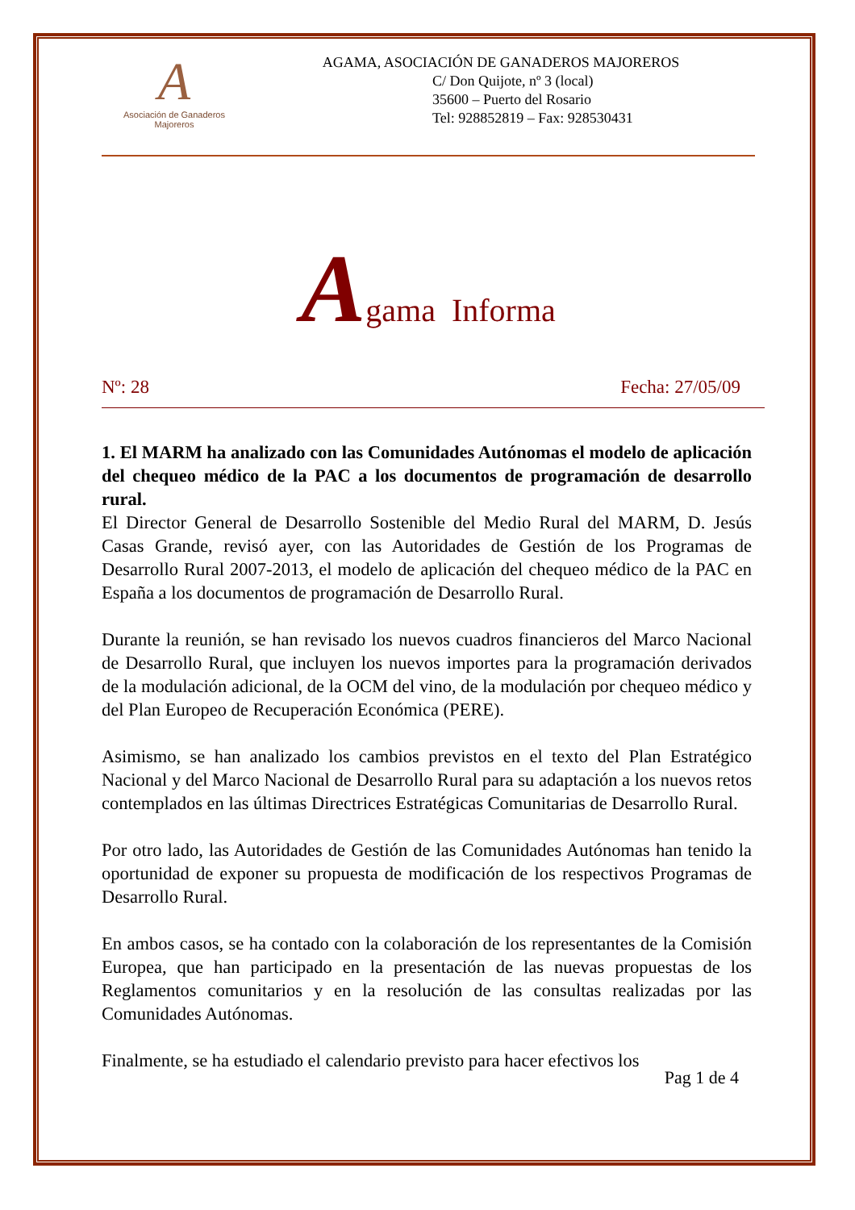A
Asociación de Ganaderos
Majoreros
AGAMA, ASOCIACIÓN DE GANADEROS MAJOREROS
C/ Don Quijote, nº 3 (local)
35600 – Puerto del Rosario
Tel: 928852819 – Fax: 928530431
Agama Informa
Nº: 28 Fecha: 27/05/09
1. El MARM ha analizado con las Comunidades Autónomas el modelo de aplicación del chequeo médico de la PAC a los documentos de programación de desarrollo rural.
El Director General de Desarrollo Sostenible del Medio Rural del MARM, D. Jesús Casas Grande, revisó ayer, con las Autoridades de Gestión de los Programas de Desarrollo Rural 2007-2013, el modelo de aplicación del chequeo médico de la PAC en España a los documentos de programación de Desarrollo Rural.
Durante la reunión, se han revisado los nuevos cuadros financieros del Marco Nacional de Desarrollo Rural, que incluyen los nuevos importes para la programación derivados de la modulación adicional, de la OCM del vino, de la modulación por chequeo médico y del Plan Europeo de Recuperación Económica (PERE).
Asimismo, se han analizado los cambios previstos en el texto del Plan Estratégico Nacional y del Marco Nacional de Desarrollo Rural para su adaptación a los nuevos retos contemplados en las últimas Directrices Estratégicas Comunitarias de Desarrollo Rural.
Por otro lado, las Autoridades de Gestión de las Comunidades Autónomas han tenido la oportunidad de exponer su propuesta de modificación de los respectivos Programas de Desarrollo Rural.
En ambos casos, se ha contado con la colaboración de los representantes de la Comisión Europea, que han participado en la presentación de las nuevas propuestas de los Reglamentos comunitarios y en la resolución de las consultas realizadas por las Comunidades Autónomas.
Finalmente, se ha estudiado el calendario previsto para hacer efectivos los
Pag 1 de 4